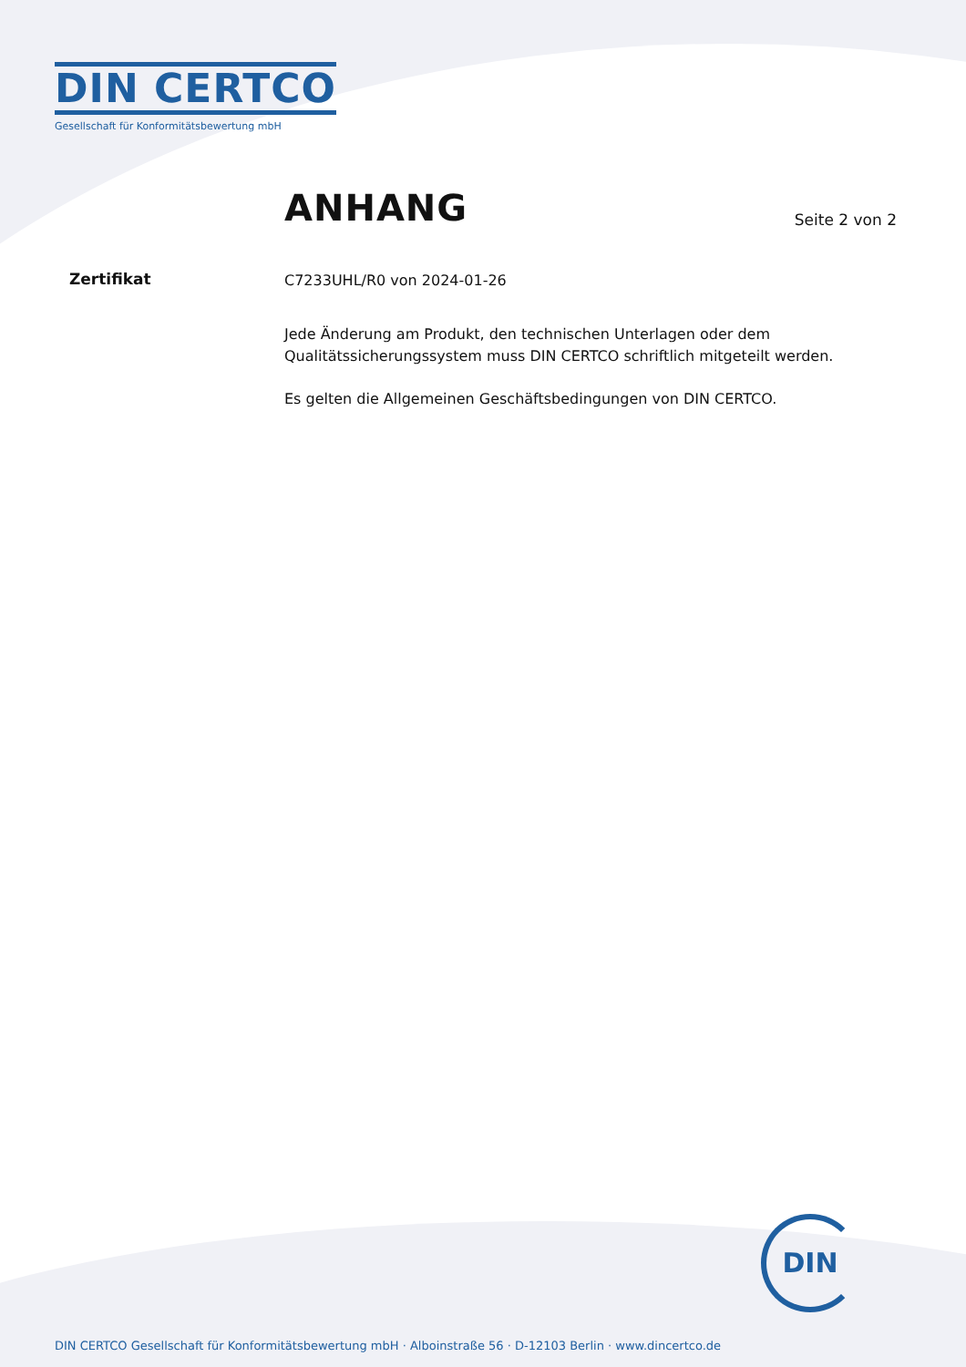DIN CERTCO
Gesellschaft für Konformitätsbewertung mbH
ANHANG
Seite 2 von 2
Zertifikat
C7233UHL/R0 von 2024-01-26
Jede Änderung am Produkt, den technischen Unterlagen oder dem Qualitätssicherungssystem muss DIN CERTCO schriftlich mitgeteilt werden.
Es gelten die Allgemeinen Geschäftsbedingungen von DIN CERTCO.
DIN
DIN CERTCO Gesellschaft für Konformitätsbewertung mbH · Alboinstraße 56 · D-12103 Berlin · www.dincertco.de